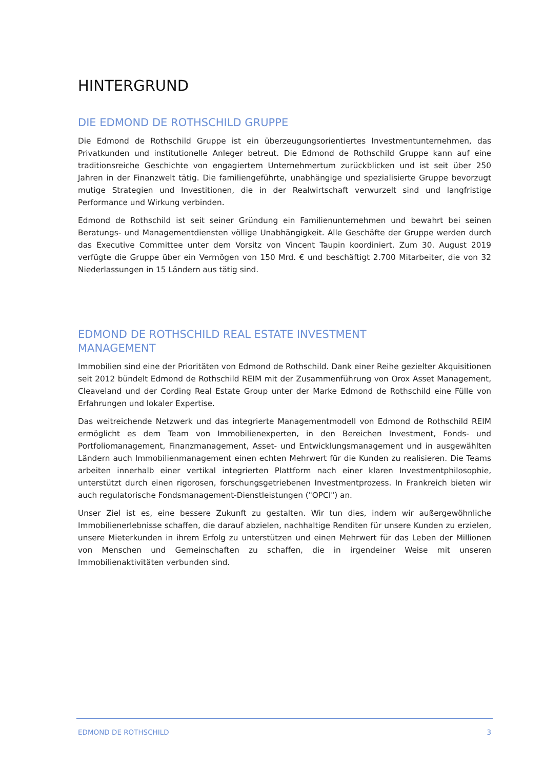HINTERGRUND
DIE EDMOND DE ROTHSCHILD GRUPPE
Die Edmond de Rothschild Gruppe ist ein überzeugungsorientiertes Investmentunternehmen, das Privatkunden und institutionelle Anleger betreut. Die Edmond de Rothschild Gruppe kann auf eine traditionsreiche Geschichte von engagiertem Unternehmertum zurückblicken und ist seit über 250 Jahren in der Finanzwelt tätig. Die familiengeführte, unabhängige und spezialisierte Gruppe bevorzugt mutige Strategien und Investitionen, die in der Realwirtschaft verwurzelt sind und langfristige Performance und Wirkung verbinden.
Edmond de Rothschild ist seit seiner Gründung ein Familienunternehmen und bewahrt bei seinen Beratungs- und Managementdiensten völlige Unabhängigkeit. Alle Geschäfte der Gruppe werden durch das Executive Committee unter dem Vorsitz von Vincent Taupin koordiniert. Zum 30. August 2019 verfügte die Gruppe über ein Vermögen von 150 Mrd. € und beschäftigt 2.700 Mitarbeiter, die von 32 Niederlassungen in 15 Ländern aus tätig sind.
EDMOND DE ROTHSCHILD REAL ESTATE INVESTMENT
MANAGEMENT
Immobilien sind eine der Prioritäten von Edmond de Rothschild. Dank einer Reihe gezielter Akquisitionen seit 2012 bündelt Edmond de Rothschild REIM mit der Zusammenführung von Orox Asset Management, Cleaveland und der Cording Real Estate Group unter der Marke Edmond de Rothschild eine Fülle von Erfahrungen und lokaler Expertise.
Das weitreichende Netzwerk und das integrierte Managementmodell von Edmond de Rothschild REIM ermöglicht es dem Team von Immobilienexperten, in den Bereichen Investment, Fonds- und Portfoliomanagement, Finanzmanagement, Asset- und Entwicklungsmanagement und in ausgewählten Ländern auch Immobilienmanagement einen echten Mehrwert für die Kunden zu realisieren. Die Teams arbeiten innerhalb einer vertikal integrierten Plattform nach einer klaren Investmentphilosophie, unterstützt durch einen rigorosen, forschungsgetriebenen Investmentprozess. In Frankreich bieten wir auch regulatorische Fondsmanagement-Dienstleistungen ("OPCI") an.
Unser Ziel ist es, eine bessere Zukunft zu gestalten. Wir tun dies, indem wir außergewöhnliche Immobilienerlebnisse schaffen, die darauf abzielen, nachhaltige Renditen für unsere Kunden zu erzielen, unsere Mieterkunden in ihrem Erfolg zu unterstützen und einen Mehrwert für das Leben der Millionen von Menschen und Gemeinschaften zu schaffen, die in irgendeiner Weise mit unseren Immobilienaktivitäten verbunden sind.
EDMOND DE ROTHSCHILD 3